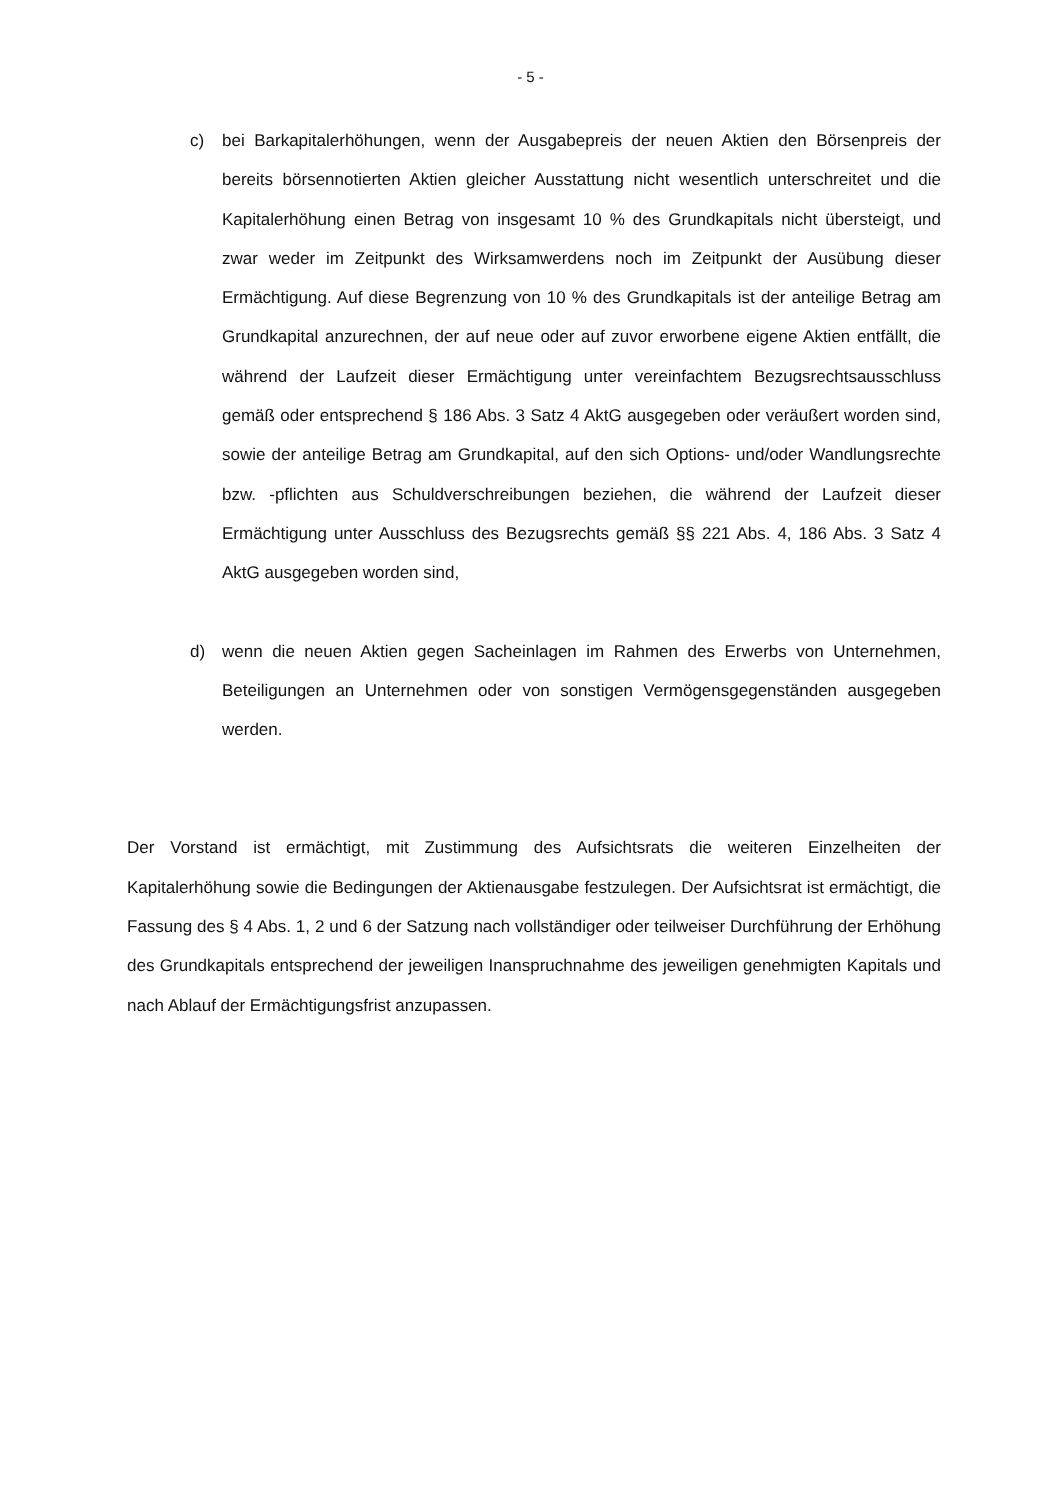- 5 -
c) bei Barkapitalerhöhungen, wenn der Ausgabepreis der neuen Aktien den Börsenpreis der bereits börsennotierten Aktien gleicher Ausstattung nicht wesentlich unterschreitet und die Kapitalerhöhung einen Betrag von insgesamt 10 % des Grundkapitals nicht übersteigt, und zwar weder im Zeitpunkt des Wirksamwerdens noch im Zeitpunkt der Ausübung dieser Ermächtigung. Auf diese Begrenzung von 10 % des Grundkapitals ist der anteilige Betrag am Grundkapital anzurechnen, der auf neue oder auf zuvor erworbene eigene Aktien entfällt, die während der Laufzeit dieser Ermächtigung unter vereinfachtem Bezugsrechtsausschluss gemäß oder entsprechend § 186 Abs. 3 Satz 4 AktG ausgegeben oder veräußert worden sind, sowie der anteilige Betrag am Grundkapital, auf den sich Options- und/oder Wandlungsrechte bzw. -pflichten aus Schuldverschreibungen beziehen, die während der Laufzeit dieser Ermächtigung unter Ausschluss des Bezugsrechts gemäß §§ 221 Abs. 4, 186 Abs. 3 Satz 4 AktG ausgegeben worden sind,
d) wenn die neuen Aktien gegen Sacheinlagen im Rahmen des Erwerbs von Unternehmen, Beteiligungen an Unternehmen oder von sonstigen Vermögensgegenständen ausgegeben werden.
Der Vorstand ist ermächtigt, mit Zustimmung des Aufsichtsrats die weiteren Einzelheiten der Kapitalerhöhung sowie die Bedingungen der Aktienausgabe festzulegen. Der Aufsichtsrat ist ermächtigt, die Fassung des § 4 Abs. 1, 2 und 6 der Satzung nach vollständiger oder teilweiser Durchführung der Erhöhung des Grundkapitals entsprechend der jeweiligen Inanspruchnahme des jeweiligen genehmigten Kapitals und nach Ablauf der Ermächtigungsfrist anzupassen.